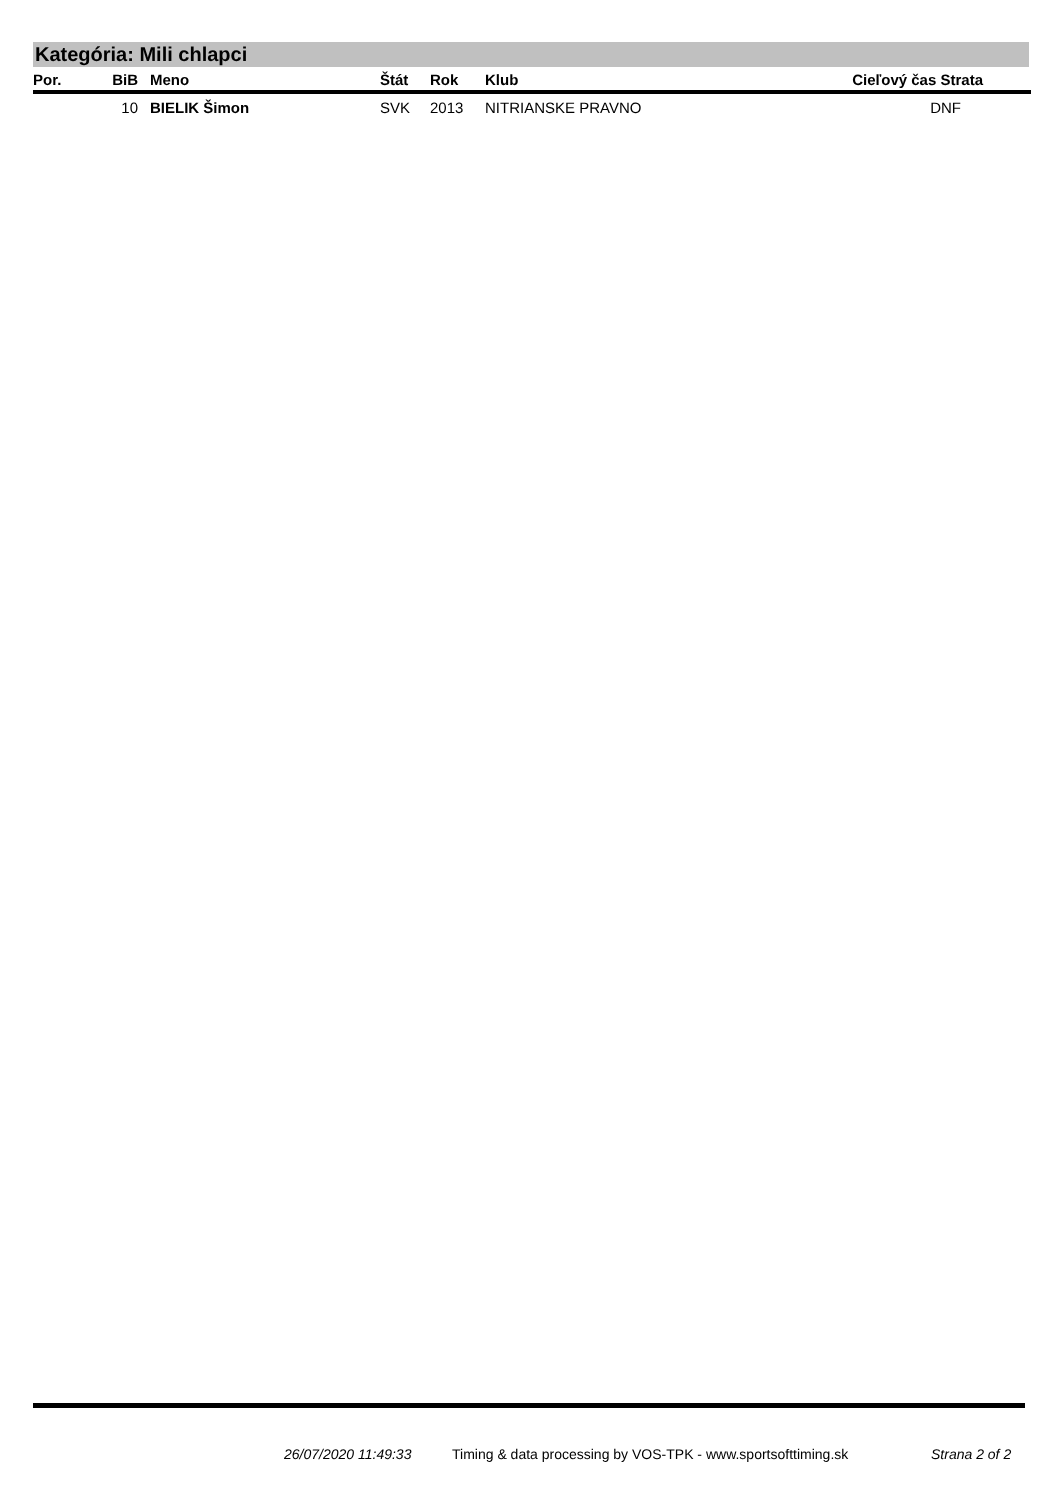Kategória: Mili chlapci
| Por. | BiB | Meno | Štát | Rok | Klub | Cieľový čas Strata |
| --- | --- | --- | --- | --- | --- | --- |
| | 10 | BIELIK Šimon | SVK | 2013 | NITRIANSKE PRAVNO | DNF |
26/07/2020 11:49:33
Timing & data processing by VOS-TPK - www.sportsofttiming.sk
Strana 2 of 2